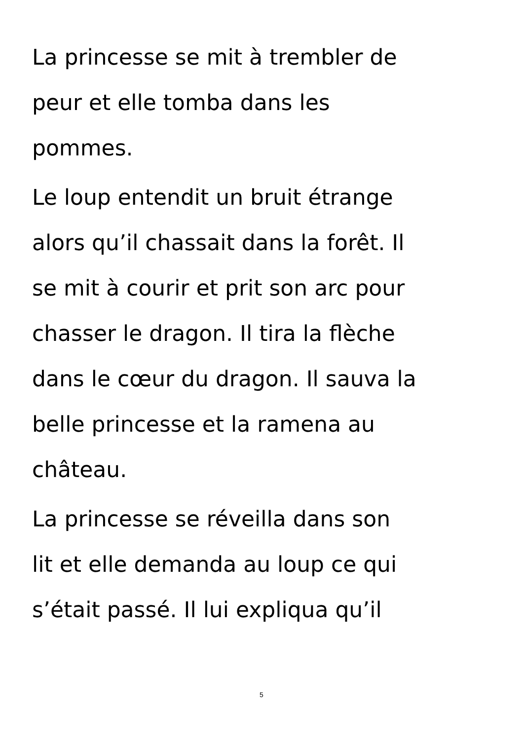La princesse se mit à trembler de
peur et elle tomba dans les
pommes.
Le loup entendit un bruit étrange
alors qu’il chassait dans la forêt. Il
se mit à courir et prit son arc pour
chasser le dragon. Il tira la flèche
dans le cœur du dragon. Il sauva la
belle princesse et la ramena au
château.
La princesse se réveilla dans son
lit et elle demanda au loup ce qui
s’était passé. Il lui expliqua qu’il
5